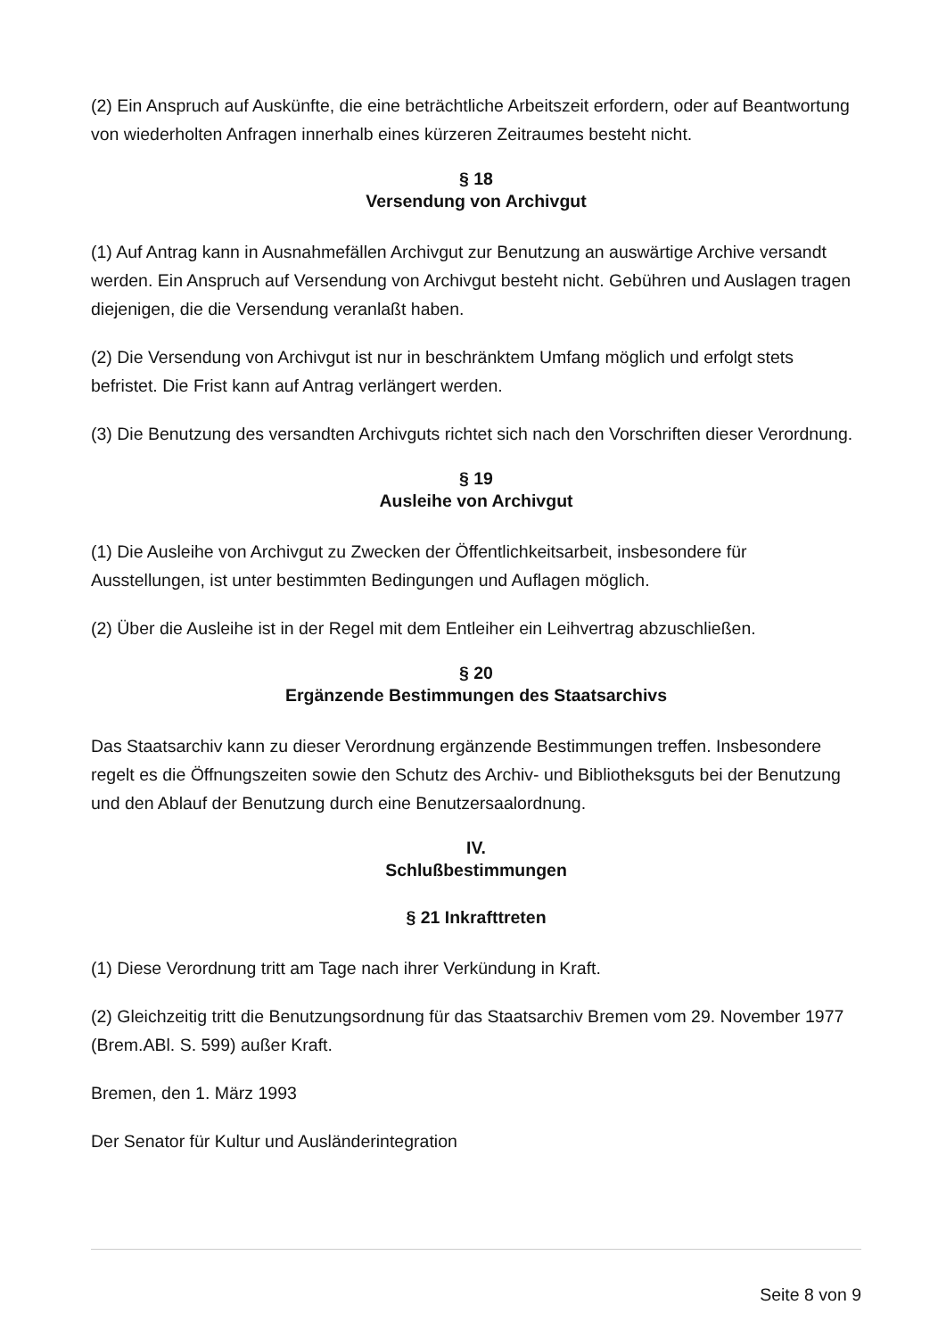(2) Ein Anspruch auf Auskünfte, die eine beträchtliche Arbeitszeit erfordern, oder auf Beantwortung von wiederholten Anfragen innerhalb eines kürzeren Zeitraumes besteht nicht.
§ 18
Versendung von Archivgut
(1) Auf Antrag kann in Ausnahmefällen Archivgut zur Benutzung an auswärtige Archive versandt werden. Ein Anspruch auf Versendung von Archivgut besteht nicht. Gebühren und Auslagen tragen diejenigen, die die Versendung veranlaßt haben.
(2) Die Versendung von Archivgut ist nur in beschränktem Umfang möglich und erfolgt stets befristet. Die Frist kann auf Antrag verlängert werden.
(3) Die Benutzung des versandten Archivguts richtet sich nach den Vorschriften dieser Verordnung.
§ 19
Ausleihe von Archivgut
(1) Die Ausleihe von Archivgut zu Zwecken der Öffentlichkeitsarbeit, insbesondere für Ausstellungen, ist unter bestimmten Bedingungen und Auflagen möglich.
(2) Über die Ausleihe ist in der Regel mit dem Entleiher ein Leihvertrag abzuschließen.
§ 20
Ergänzende Bestimmungen des Staatsarchivs
Das Staatsarchiv kann zu dieser Verordnung ergänzende Bestimmungen treffen. Insbesondere regelt es die Öffnungszeiten sowie den Schutz des Archiv- und Bibliotheksguts bei der Benutzung und den Ablauf der Benutzung durch eine Benutzersaalordnung.
IV.
Schlußbestimmungen
§ 21 Inkrafttreten
(1) Diese Verordnung tritt am Tage nach ihrer Verkündung in Kraft.
(2) Gleichzeitig tritt die Benutzungsordnung für das Staatsarchiv Bremen vom 29. November 1977 (Brem.ABl. S. 599) außer Kraft.
Bremen, den 1. März 1993
Der Senator für Kultur und Ausländerintegration
Seite 8 von 9